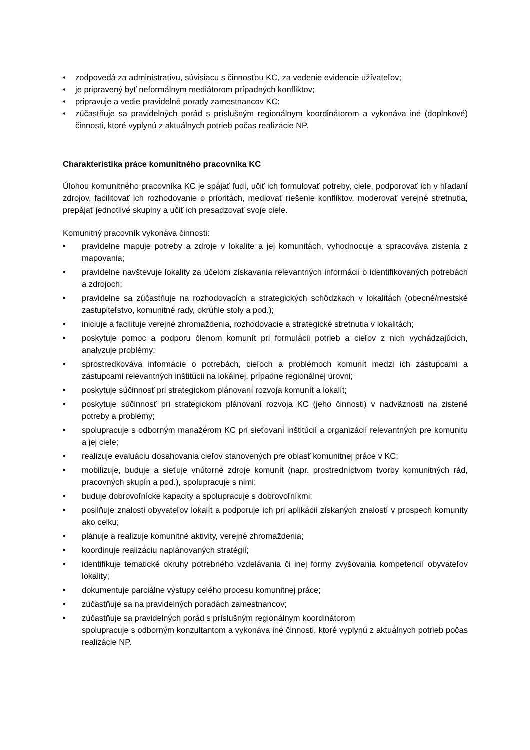• zodpovedá za administratívu, súvisiacu s činnosťou KC, za vedenie evidencie užívateľov;
• je pripravený byť neformálnym mediátorom prípadných konfliktov;
• pripravuje a vedie pravidelné porady zamestnancov KC;
• zúčastňuje sa pravidelných porád s príslušným regionálnym koordinátorom a vykonáva iné (doplnkové) činnosti, ktoré vyplynú z aktuálnych potrieb počas realizácie NP.
Charakteristika práce komunitného pracovníka KC
Úlohou komunitného pracovníka KC je spájať ľudí, učiť ich formulovať potreby, ciele, podporovať ich v hľadaní zdrojov, facilitovať ich rozhodovanie o prioritách, mediovať riešenie konfliktov, moderovať verejné stretnutia, prepájať jednotlivé skupiny a učiť ich presadzovať svoje ciele.
Komunitný pracovník vykonáva činnosti:
• pravidelne mapuje potreby a zdroje v lokalite a jej komunitách, vyhodnocuje a spracováva zistenia z mapovania;
• pravidelne navštevuje lokality za účelom získavania relevantných informácii o identifikovaných potrebách a zdrojoch;
• pravidelne sa zúčastňuje na rozhodovacích a strategických schôdzkach v lokalitách (obecné/mestské zastupiteľstvo, komunitné rady, okrúhle stoly a pod.);
• iniciuje a facilituje verejné zhromaždenia, rozhodovacie a strategické stretnutia v lokalitách;
• poskytuje pomoc a podporu členom komunít pri formulácii potrieb a cieľov z nich vychádzajúcich, analyzuje problémy;
• sprostredkováva informácie o potrebách, cieľoch a problémoch komunít medzi ich zástupcami a zástupcami relevantných inštitúcii na lokálnej, prípadne regionálnej úrovni;
• poskytuje súčinnosť pri strategickom plánovaní rozvoja komunít a lokalít;
• poskytuje súčinnosť pri strategickom plánovaní rozvoja KC (jeho činnosti) v nadväznosti na zistené potreby a problémy;
• spolupracuje s odborným manažérom KC pri sieťovaní inštitúcií a organizácií relevantných pre komunitu a jej ciele;
• realizuje evaluáciu dosahovania cieľov stanovených pre oblasť komunitnej práce v KC;
• mobilizuje, buduje a sieťuje vnútorné zdroje komunít (napr. prostredníctvom tvorby komunitných rád, pracovných skupín a pod.), spolupracuje s nimi;
• buduje dobrovoľnícke kapacity a spolupracuje s dobrovoľníkmi;
• posilňuje znalosti obyvateľov lokalít a podporuje ich pri aplikácii získaných znalostí v prospech komunity ako celku;
• plánuje a realizuje komunitné aktivity, verejné zhromaždenia;
• koordinuje realizáciu naplánovaných stratégií;
• identifikuje tematické okruhy potrebného vzdelávania či inej formy zvyšovania kompetencií obyvateľov lokality;
• dokumentuje parciálne výstupy celého procesu komunitnej práce;
• zúčastňuje sa na pravidelných poradách zamestnancov;
• zúčastňuje sa pravidelných porád s príslušným regionálnym koordinátorom
spolupracuje s odborným konzultantom a vykonáva iné činnosti, ktoré vyplynú z aktuálnych potrieb počas realizácie NP.